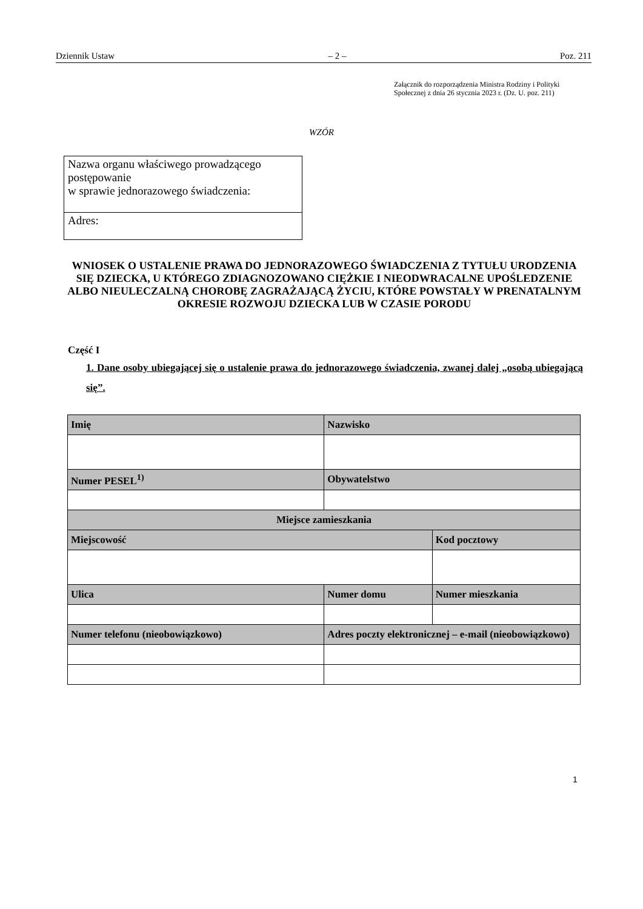Dziennik Ustaw – 2 – Poz. 211
Załącznik do rozporządzenia Ministra Rodziny i Polityki
Społecznej z dnia 26 stycznia 2023 r. (Dz. U. poz. 211)
WZÓR
Nazwa organu właściwego prowadzącego postępowanie
w sprawie jednorazowego świadczenia:
Adres:
WNIOSEK O USTALENIE PRAWA DO JEDNORAZOWEGO ŚWIADCZENIA Z TYTUŁU URODZENIA SIĘ DZIECKA, U KTÓREGO ZDIAGNOZOWANO CIĘŻKIE I NIEODWRACALNE UPOŚLEDZENIE ALBO NIEULECZALNĄ CHOROBĘ ZAGRAŻAJĄCĄ ŻYCIU, KTÓRE POWSTAŁY W PRENATALNYM OKRESIE ROZWOJU DZIECKA LUB W CZASIE PORODU
Część I
1. Dane osoby ubiegającej się o ustalenie prawa do jednorazowego świadczenia, zwanej dalej „osobą ubiegającą się”.
| Imię | | Nazwisko | | |
| --- | --- | --- | --- | --- |
| Numer PESEL<sup>1)</sup> | | Obywatelstwo | | |
| Miejsce zamieszkania | | | | |
| Miejscowość | | | | Kod pocztowy |
| Ulica | | | Numer domu | Numer mieszkania |
| Numer telefonu (nieobowiązkowo) | Adres poczty elektronicznej – e-mail (nieobowiązkowo) | | | |
1